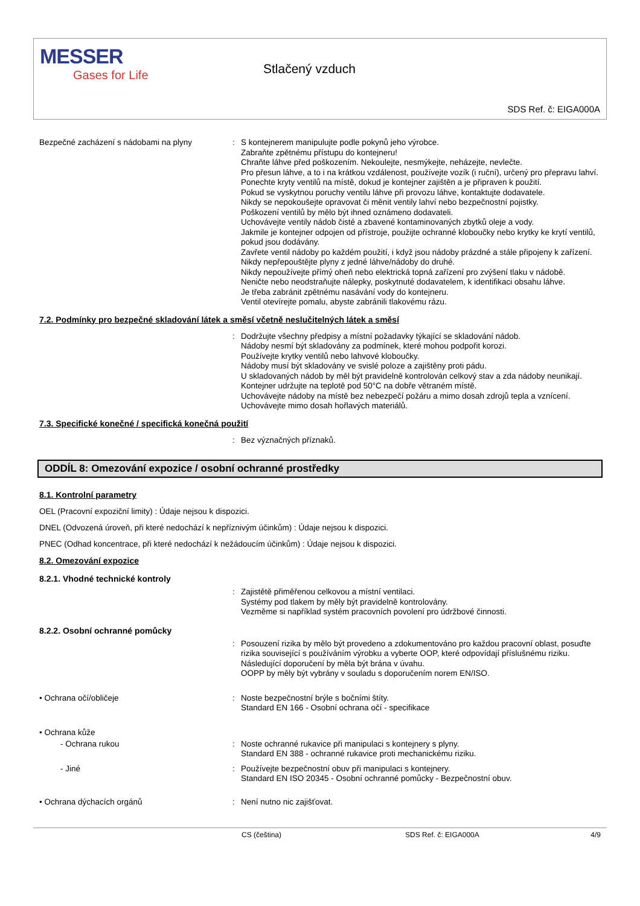MESSER
Gases for Life
Stlačený vzduch
SDS Ref. č: EIGA000A
Bezpečné zacházení s nádobami na plyny :
S kontejnerem manipulujte podle pokynů jeho výrobce.
Zabraňte zpětnému přístupu do kontejneru!
Chraňte láhve před poškozením. Nekoulejte, nesmýkejte, neházejte, nevlečte.
Pro přesun láhve, a to i na krátkou vzdálenost, používejte vozík (i ruční), určený pro přepravu lahví.
Ponechte kryty ventilů na místě, dokud je kontejner zajištěn a je připraven k použití.
Pokud se vyskytnou poruchy ventilu láhve při provozu láhve, kontaktujte dodavatele.
Nikdy se nepokoušejte opravovat či měnit ventily lahví nebo bezpečnostní pojistky.
Poškození ventilů by mělo být ihned oznámeno dodavateli.
Uchovávejte ventily nádob čisté a zbavené kontaminovaných zbytků oleje a vody.
Jakmile je kontejner odpojen od přístroje, použijte ochranné kloboučky nebo krytky ke krytí ventilů, pokud jsou dodávány.
Zavřete ventil nádoby po každém použití, i když jsou nádoby prázdné a stále připojeny k zařízení.
Nikdy nepřepouštějte plyny z jedné láhve/nádoby do druhé.
Nikdy nepoužívejte přímý oheň nebo elektrická topná zařízení pro zvýšení tlaku v nádobě.
Neničte nebo neodstraňujte nálepky, poskytnuté dodavatelem, k identifikaci obsahu láhve.
Je třeba zabránit zpětnému nasávání vody do kontejneru.
Ventil otevírejte pomalu, abyste zabránili tlakovému rázu.
7.2. Podmínky pro bezpečné skladování látek a směsí včetně neslučitelných látek a směsí
:
Dodržujte všechny předpisy a místní požadavky týkající se skladování nádob.
Nádoby nesmí být skladovány za podmínek, které mohou podpořit korozi.
Používejte krytky ventilů nebo lahvové kloboučky.
Nádoby musí být skladovány ve svislé poloze a zajištěny proti pádu.
U skladovaných nádob by měl být pravidelně kontrolován celkový stav a zda nádoby neunikají.
Kontejner udržujte na teplotě pod 50°C na dobře větraném místě.
Uchovávejte nádoby na místě bez nebezpečí požáru a mimo dosah zdrojů tepla a vznícení.
Uchovávejte mimo dosah hořlavých materiálů.
7.3. Specifické konečné / specifická konečná použití
:
Bez význačných příznaků.
ODDÍL 8: Omezování expozice / osobní ochranné prostředky
8.1. Kontrolní parametry
OEL (Pracovní expoziční limity) : Údaje nejsou k dispozici.
DNEL (Odvozená úroveň, při které nedochází k nepříznivým účinkům) : Údaje nejsou k dispozici.
PNEC (Odhad koncentrace, při které nedochází k nežádoucím účinkům) : Údaje nejsou k dispozici.
8.2. Omezování expozice
8.2.1. Vhodné technické kontroly
:
Zajistětě přiměřenou celkovou a místní ventilaci.
Systémy pod tlakem by měly být pravidelně kontrolovány.
Vezměme si například systém pracovních povolení pro údržbové činnosti.
8.2.2. Osobní ochranné pomůcky
:
Posouzení rizika by mělo být provedeno a zdokumentováno pro každou pracovní oblast, posuďte rizika související s používáním výrobku a vyberte OOP, které odpovídají příslušnému riziku. Následující doporučení by měla být brána v úvahu.
OOPP by měly být vybrány v souladu s doporučením norem EN/ISO.
• Ochrana očí/obličeje :
Noste bezpečnostní brýle s bočními štíty.
Standard EN 166 - Osobní ochrana očí - specifikace
• Ochrana kůže
- Ochrana rukou :
Noste ochranné rukavice při manipulaci s kontejnery s plyny.
Standard EN 388 - ochranné rukavice proti mechanickému riziku.
- Jiné :
Používejte bezpečnostní obuv při manipulaci s kontejnery.
Standard EN ISO 20345 - Osobní ochranné pomůcky - Bezpečnostní obuv.
• Ochrana dýchacích orgánů :
Není nutno nic zajišťovat.
CS (čeština) SDS Ref. č: EIGA000A 4/9